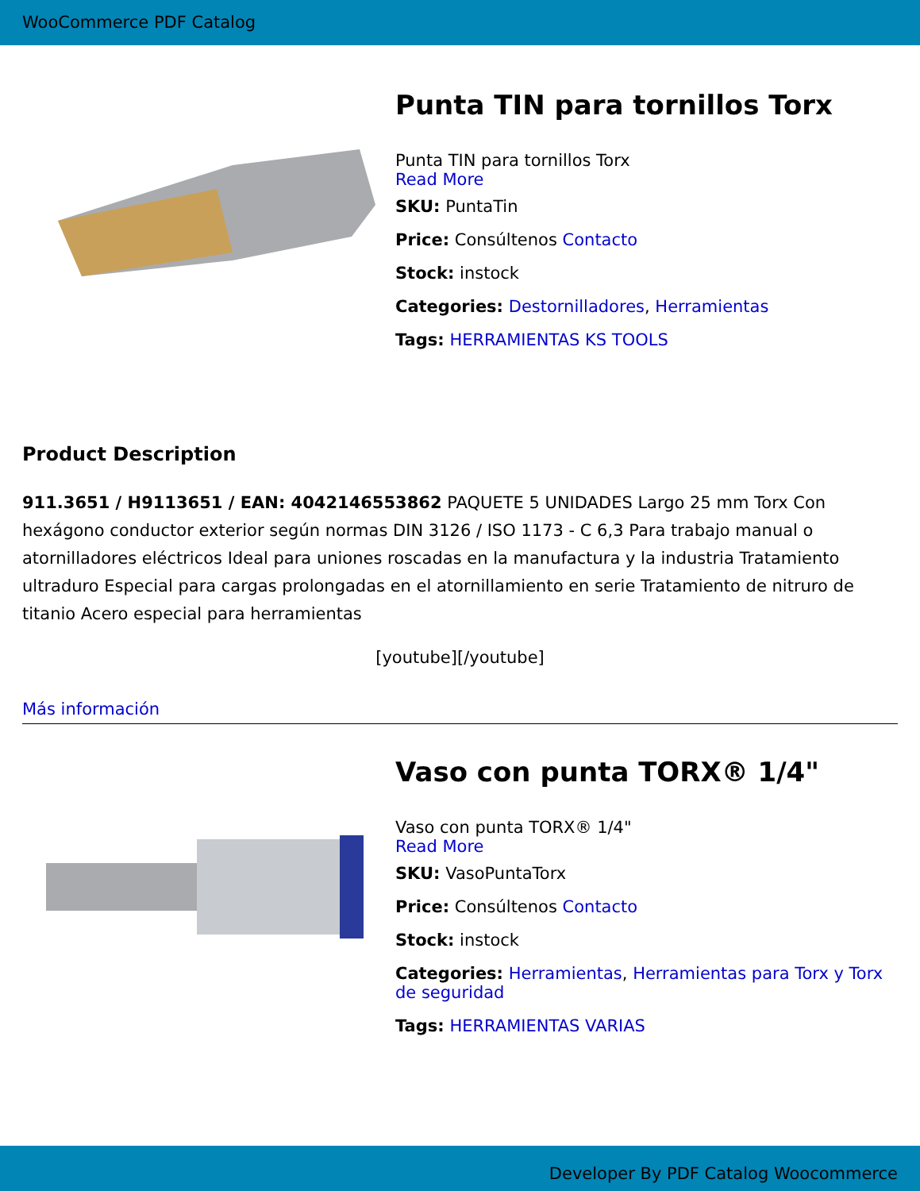WooCommerce PDF Catalog
Punta TIN para tornillos Torx
Punta TIN para tornillos Torx
Read More
SKU: PuntaTin
Price: Consúltenos Contacto
Stock: instock
Categories: Destornilladores, Herramientas
Tags: HERRAMIENTAS KS TOOLS
Product Description
911.3651 / H9113651 / EAN: 4042146553862 PAQUETE 5 UNIDADES Largo 25 mm Torx Con hexágono conductor exterior según normas DIN 3126 / ISO 1173 - C 6,3 Para trabajo manual o atornilladores eléctricos Ideal para uniones roscadas en la manufactura y la industria Tratamiento ultraduro Especial para cargas prolongadas en el atornillamiento en serie Tratamiento de nitruro de titanio Acero especial para herramientas
[youtube][/youtube]
Más información
Vaso con punta TORX® 1/4"
Vaso con punta TORX® 1/4"
Read More
SKU: VasoPuntaTorx
Price: Consúltenos Contacto
Stock: instock
Categories: Herramientas, Herramientas para Torx y Torx de seguridad
Tags: HERRAMIENTAS VARIAS
Developer By PDF Catalog Woocommerce